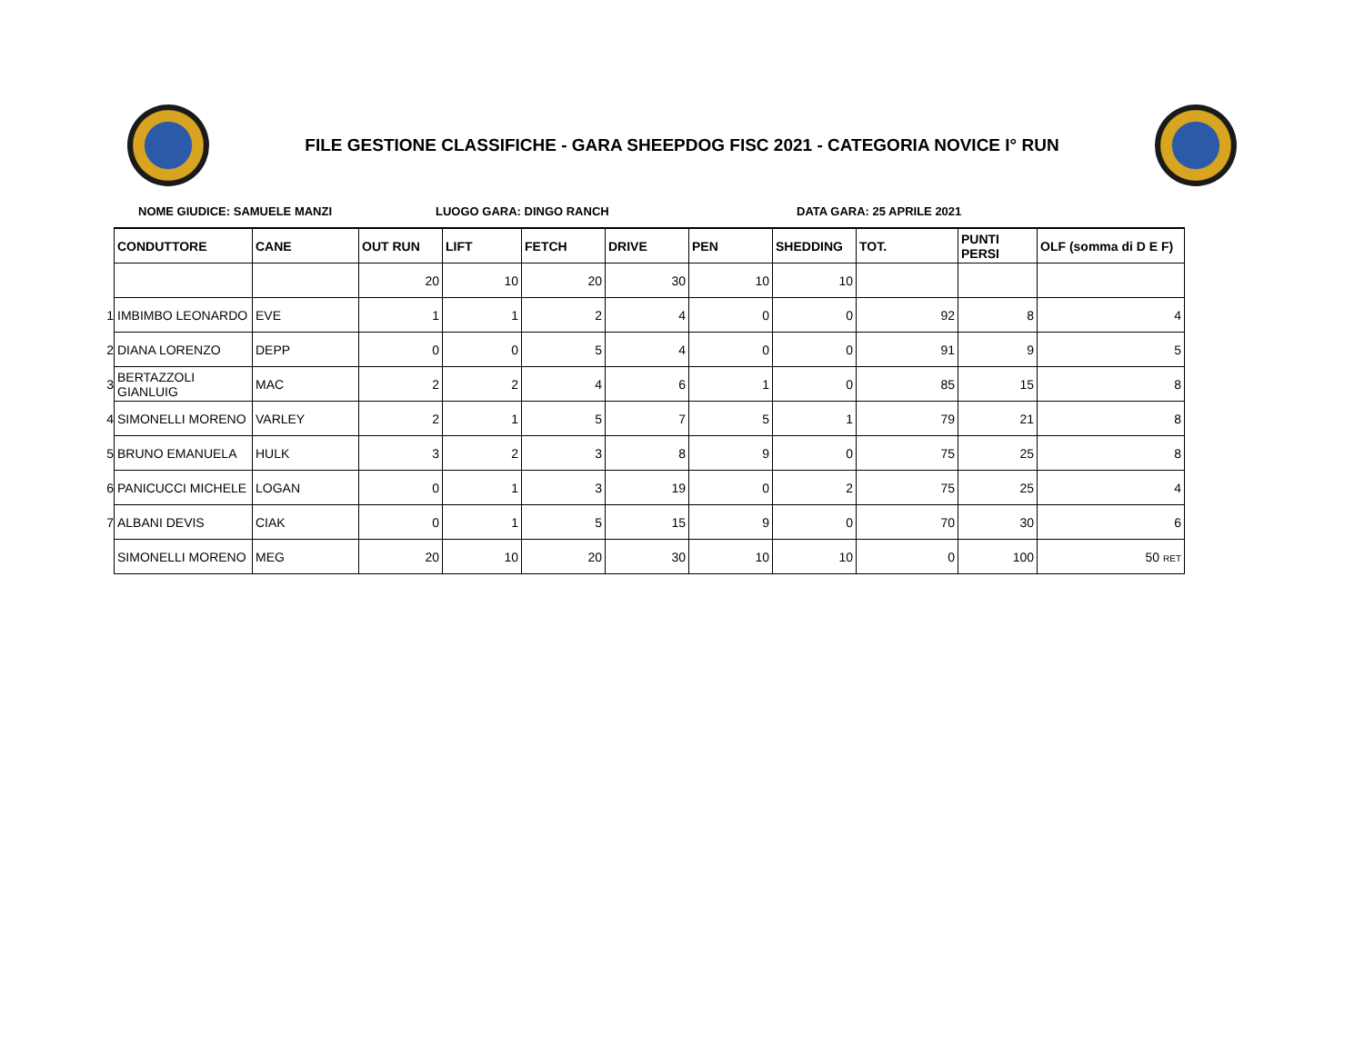FILE GESTIONE CLASSIFICHE - GARA SHEEPDOG FISC 2021 - CATEGORIA NOVICE I° RUN
NOME GIUDICE: SAMUELE MANZI LUOGO GARA: DINGO RANCH DATA GARA: 25 APRILE 2021
| | CONDUTTORE | CANE | OUT RUN | LIFT | FETCH | DRIVE | PEN | SHEDDING | TOT. | PUNTI PERSI | OLF (somma di D E F) |
| | | | 20 | 10 | 20 | 30 | 10 | 10 | | | |
| 1 | IMBIMBO LEONARDO | EVE | 1 | 1 | 2 | 4 | 0 | 0 | 92 | 8 | 4 |
| 2 | DIANA LORENZO | DEPP | 0 | 0 | 5 | 4 | 0 | 0 | 91 | 9 | 5 |
| 3 | BERTAZZOLI GIANLUIG | MAC | 2 | 2 | 4 | 6 | 1 | 0 | 85 | 15 | 8 |
| 4 | SIMONELLI MORENO | VARLEY | 2 | 1 | 5 | 7 | 5 | 1 | 79 | 21 | 8 |
| 5 | BRUNO EMANUELA | HULK | 3 | 2 | 3 | 8 | 9 | 0 | 75 | 25 | 8 |
| 6 | PANICUCCI MICHELE | LOGAN | 0 | 1 | 3 | 19 | 0 | 2 | 75 | 25 | 4 |
| 7 | ALBANI DEVIS | CIAK | 0 | 1 | 5 | 15 | 9 | 0 | 70 | 30 | 6 |
| | SIMONELLI MORENO | MEG | 20 | 10 | 20 | 30 | 10 | 10 | 0 | 100 | 50 RET |